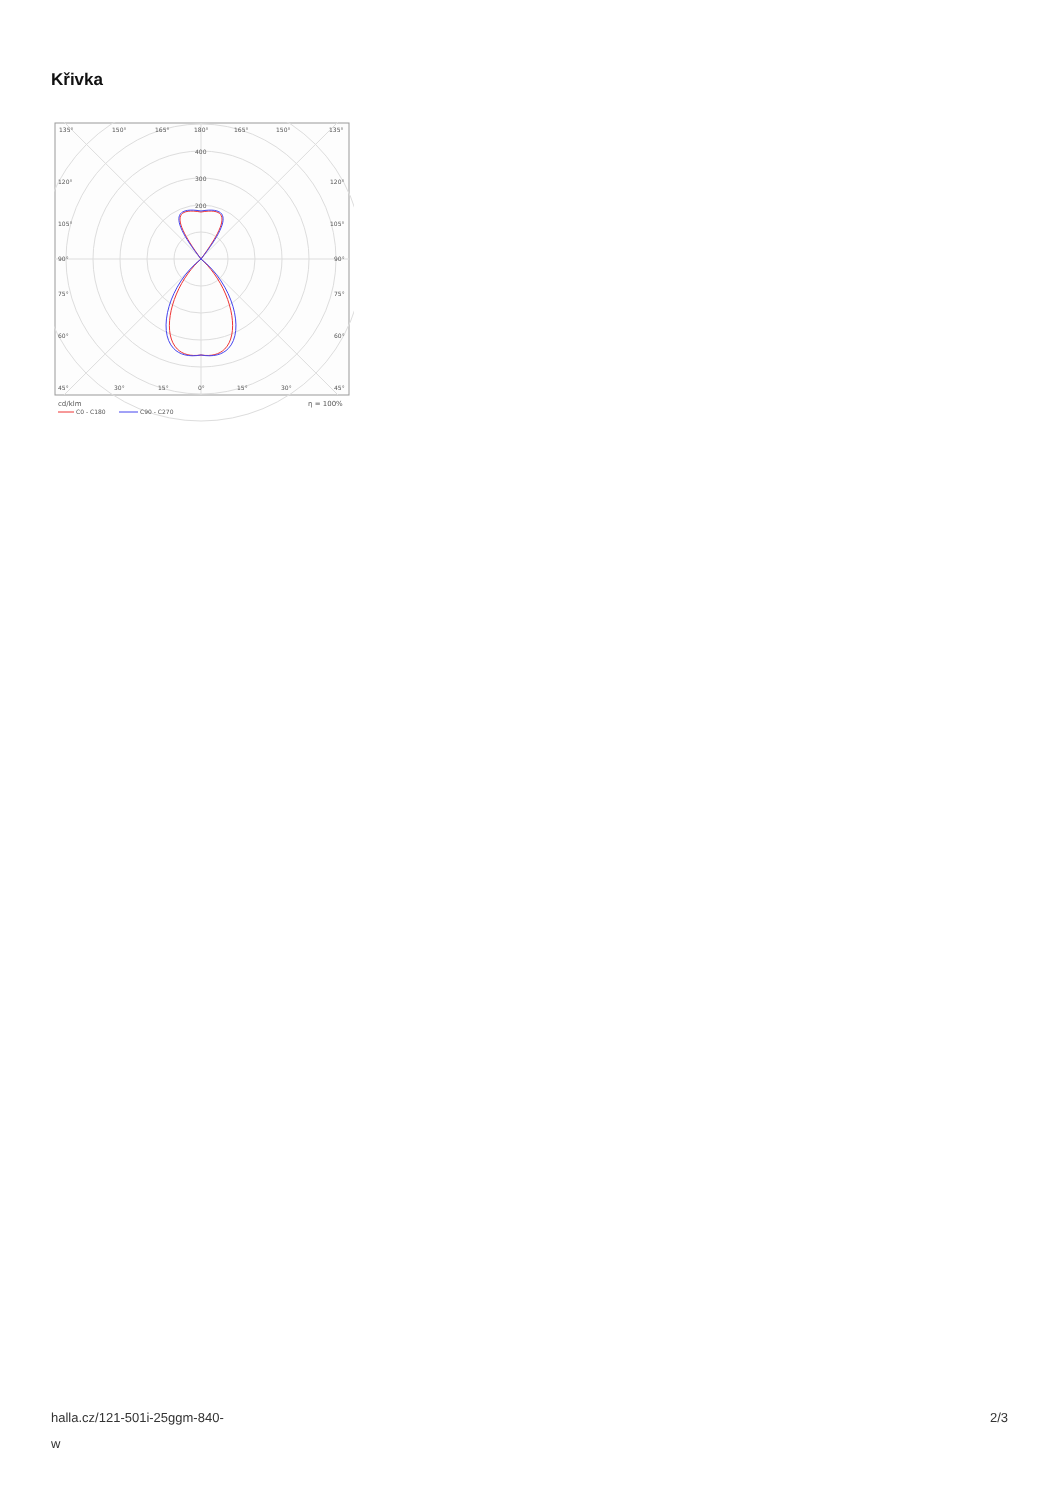Křivka
135°
150°
165°
180°
165°
150°
135°
400
300
200
120°
120°
105°
105°
90°
90°
75°
75°
60°
60°
45°
30°
15°
0°
15°
30°
45°
cd/klm
η = 100%
C0 - C180
C90 - C270
halla.cz/121-501i-25ggm-840-
w
2/3